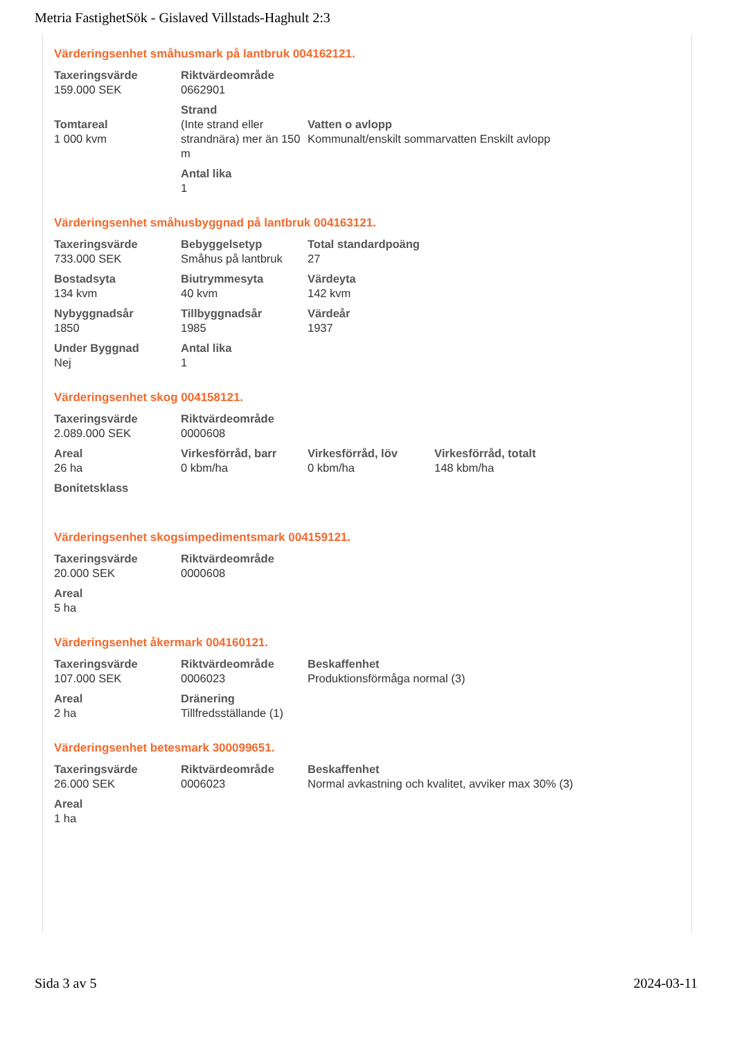Metria FastighetSök - Gislaved Villstads-Haghult 2:3
Värderingsenhet småhusmark på lantbruk 004162121.
| Taxeringsvärde 159.000 SEK | Riktvärdeområde 0662901 | |
| Tomtareal 1 000 kvm | Strand (Inte strand eller strandnära) mer än 150 m | Vatten o avlopp Kommunalt/enskilt sommarvatten Enskilt avlopp |
| | Antal lika 1 | |
Värderingsenhet småhusbyggnad på lantbruk 004163121.
| Taxeringsvärde 733.000 SEK | Bebyggelsetyp Småhus på lantbruk | Total standardpoäng 27 |
| Bostadsyta 134 kvm | Biutrymmesyta 40 kvm | Värdeyta 142 kvm |
| Nybyggnadsår 1850 | Tillbyggnadsår 1985 | Värdeår 1937 |
| Under Byggnad Nej | Antal lika 1 | |
Värderingsenhet skog 004158121.
| Taxeringsvärde 2.089.000 SEK | Riktvärdeområde 0000608 | | |
| Areal 26 ha | Virkesförråd, barr 0 kbm/ha | Virkesförråd, löv 0 kbm/ha | Virkesförråd, totalt 148 kbm/ha |
| Bonitetsklass | | | |
Värderingsenhet skogsimpedimentsmark 004159121.
| Taxeringsvärde 20.000 SEK | Riktvärdeområde 0000608 |
| Areal 5 ha | |
Värderingsenhet åkermark 004160121.
| Taxeringsvärde 107.000 SEK | Riktvärdeområde 0006023 | Beskaffenhet Produktionsförmåga normal (3) |
| Areal 2 ha | Dränering Tillfredsställande (1) | |
Värderingsenhet betesmark 300099651.
| Taxeringsvärde 26.000 SEK | Riktvärdeområde 0006023 | Beskaffenhet Normal avkastning och kvalitet, avviker max 30% (3) |
| Areal 1 ha | | |
Sida 3 av 5 2024-03-11